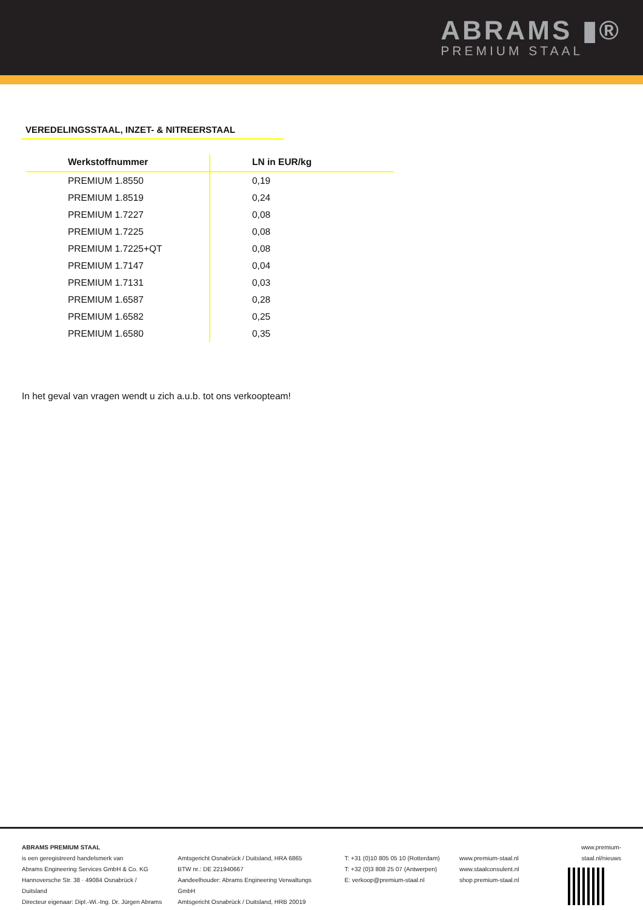ABRAMS ▮®
PREMIUM STAAL
VEREDELINGSSTAAL, INZET- & NITREERSTAAL
| Werkstoffnummer | LN in EUR/kg |
| --- | --- |
| PREMIUM 1.8550 | 0,19 |
| PREMIUM 1.8519 | 0,24 |
| PREMIUM 1.7227 | 0,08 |
| PREMIUM 1.7225 | 0,08 |
| PREMIUM 1.7225+QT | 0,08 |
| PREMIUM 1.7147 | 0,04 |
| PREMIUM 1.7131 | 0,03 |
| PREMIUM 1.6587 | 0,28 |
| PREMIUM 1.6582 | 0,25 |
| PREMIUM 1.6580 | 0,35 |
In het geval van vragen wendt u zich a.u.b. tot ons verkoopteam!
ABRAMS PREMIUM STAAL
is een geregistreerd handelsmerk van
Abrams Engineering Services GmbH & Co. KG
Hannoversche Str. 38 · 49084 Osnabrück / Duitsland
Directeur eigenaar: Dipl.-Wi.-Ing. Dr. Jürgen Abrams
Amtsgericht Osnabrück / Duitsland, HRA 6865
BTW nr.: DE 221940667
Aandeelhouder: Abrams Engineering Verwaltungs GmbH
Amtsgericht Osnabrück / Duitsland, HRB 20019
T: +31 (0)10 805 05 10 (Rotterdam)
T: +32 (0)3 808 25 07 (Antwerpen)
E: verkoop@premium-staal.nl
www.premium-staal.nl
www.staalconsulent.nl
shop.premium-staal.nl
www.premium-staal.nl/nieuws